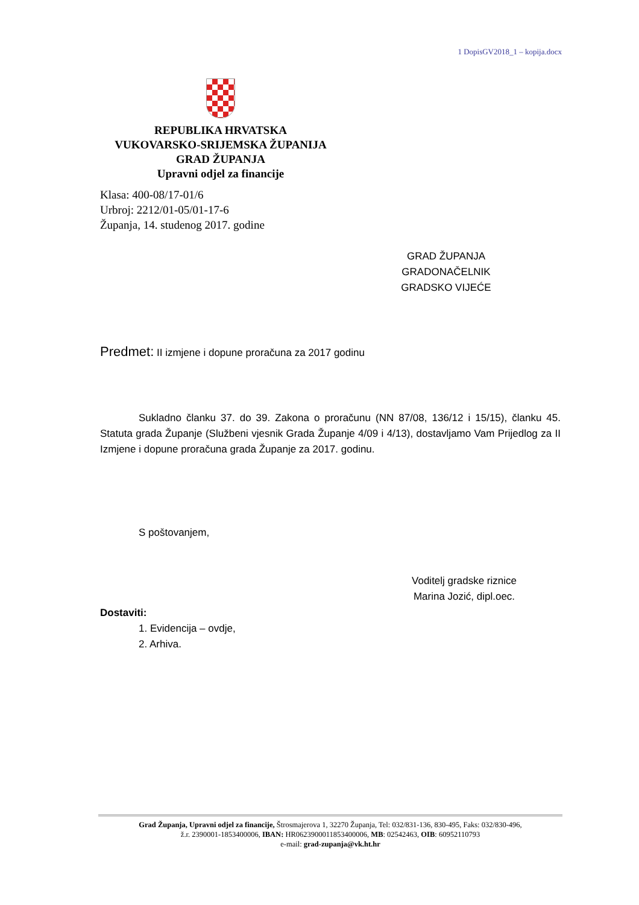1 DopisGV2018_1 – kopija.docx
REPUBLIKA HRVATSKA
VUKOVARSKO-SRIJEMSKA ŽUPANIJA
GRAD ŽUPANJA
Upravni odjel za financije
Klasa: 400-08/17-01/6
Urbroj: 2212/01-05/01-17-6
Županja, 14. studenog 2017. godine
GRAD ŽUPANJA
GRADONAČELNIK
GRADSKO VIJEĆE
Predmet: II izmjene i dopune proračuna za 2017 godinu
Sukladno članku 37. do 39. Zakona o proračunu (NN 87/08, 136/12 i 15/15), članku 45. Statuta grada Županje (Službeni vjesnik Grada Županje 4/09 i 4/13), dostavljamo Vam Prijedlog za II Izmjene i dopune proračuna grada Županje za 2017. godinu.
S poštovanjem,
Voditelj gradske riznice
Marina Jozić, dipl.oec.
Dostaviti:
1. Evidencija – ovdje,
2. Arhiva.
Grad Županja, Upravni odjel za financije, Štrosmajerova 1, 32270 Županja, Tel: 032/831-136, 830-495, Faks: 032/830-496,
ž.r. 2390001-1853400006, IBAN: HR0623900011853400006, MB: 02542463, OIB: 60952110793
e-mail: grad-zupanja@vk.ht.hr